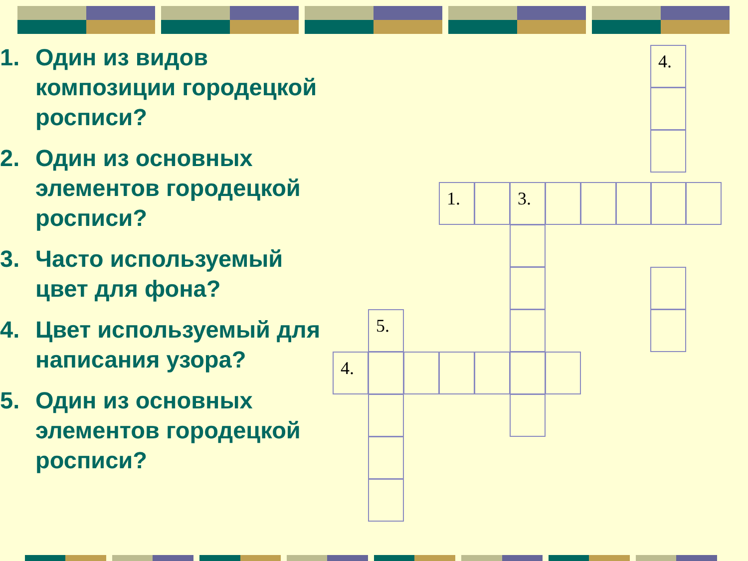1. Один из видов композиции городецкой росписи?
2. Один из основных элементов городецкой росписи?
3. Часто используемый цвет для фона?
4. Цвет используемый для написания узора?
5. Один из основных элементов городецкой росписи?
4.
1. 3.
5.
4.